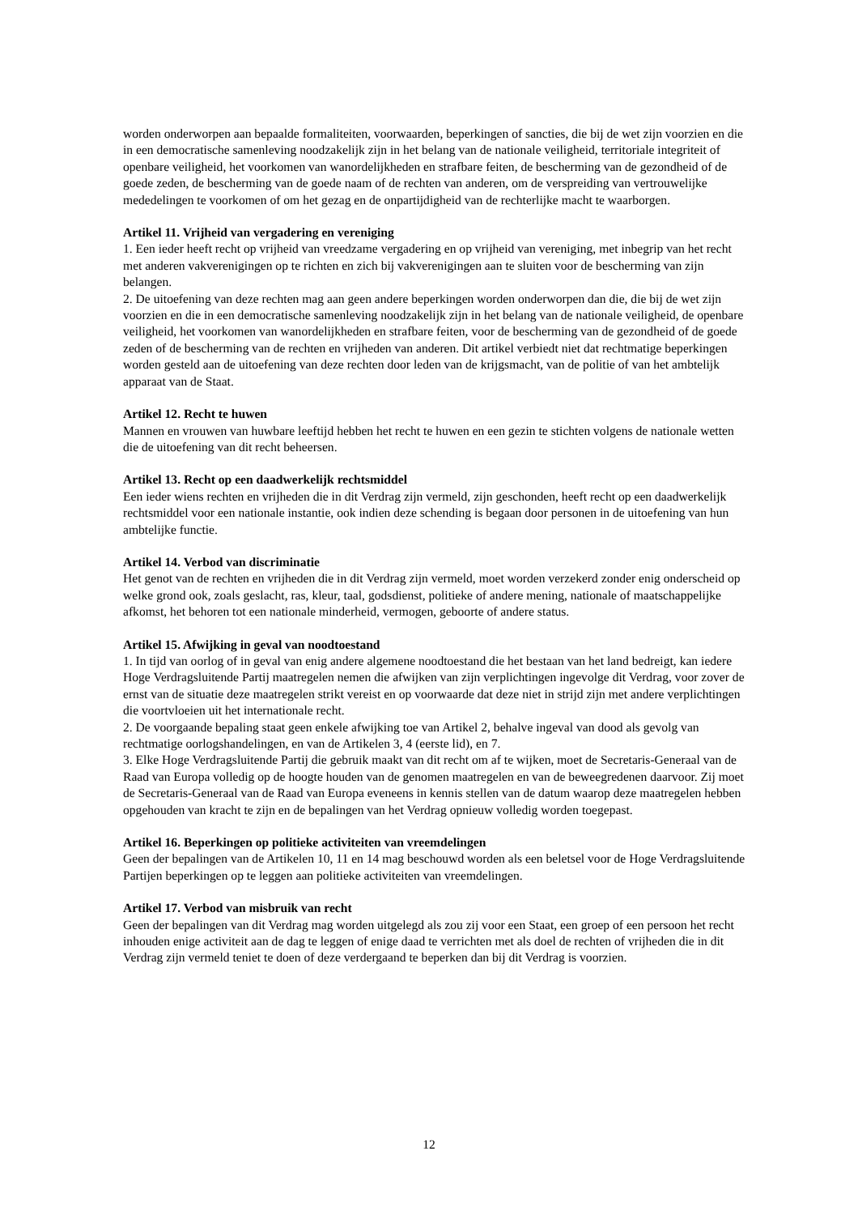worden onderworpen aan bepaalde formaliteiten, voorwaarden, beperkingen of sancties, die bij de wet zijn voorzien en die in een democratische samenleving noodzakelijk zijn in het belang van de nationale veiligheid, territoriale integriteit of openbare veiligheid, het voorkomen van wanordelijkheden en strafbare feiten, de bescherming van de gezondheid of de goede zeden, de bescherming van de goede naam of de rechten van anderen, om de verspreiding van vertrouwelijke mededelingen te voorkomen of om het gezag en de onpartijdigheid van de rechterlijke macht te waarborgen.
Artikel 11. Vrijheid van vergadering en vereniging
1. Een ieder heeft recht op vrijheid van vreedzame vergadering en op vrijheid van vereniging, met inbegrip van het recht met anderen vakverenigingen op te richten en zich bij vakverenigingen aan te sluiten voor de bescherming van zijn belangen.
2. De uitoefening van deze rechten mag aan geen andere beperkingen worden onderworpen dan die, die bij de wet zijn voorzien en die in een democratische samenleving noodzakelijk zijn in het belang van de nationale veiligheid, de openbare veiligheid, het voorkomen van wanordelijkheden en strafbare feiten, voor de bescherming van de gezondheid of de goede zeden of de bescherming van de rechten en vrijheden van anderen. Dit artikel verbiedt niet dat rechtmatige beperkingen worden gesteld aan de uitoefening van deze rechten door leden van de krijgsmacht, van de politie of van het ambtelijk apparaat van de Staat.
Artikel 12. Recht te huwen
Mannen en vrouwen van huwbare leeftijd hebben het recht te huwen en een gezin te stichten volgens de nationale wetten die de uitoefening van dit recht beheersen.
Artikel 13. Recht op een daadwerkelijk rechtsmiddel
Een ieder wiens rechten en vrijheden die in dit Verdrag zijn vermeld, zijn geschonden, heeft recht op een daadwerkelijk rechtsmiddel voor een nationale instantie, ook indien deze schending is begaan door personen in de uitoefening van hun ambtelijke functie.
Artikel 14. Verbod van discriminatie
Het genot van de rechten en vrijheden die in dit Verdrag zijn vermeld, moet worden verzekerd zonder enig onderscheid op welke grond ook, zoals geslacht, ras, kleur, taal, godsdienst, politieke of andere mening, nationale of maatschappelijke afkomst, het behoren tot een nationale minderheid, vermogen, geboorte of andere status.
Artikel 15. Afwijking in geval van noodtoestand
1. In tijd van oorlog of in geval van enig andere algemene noodtoestand die het bestaan van het land bedreigt, kan iedere Hoge Verdragsluitende Partij maatregelen nemen die afwijken van zijn verplichtingen ingevolge dit Verdrag, voor zover de ernst van de situatie deze maatregelen strikt vereist en op voorwaarde dat deze niet in strijd zijn met andere verplichtingen die voortvloeien uit het internationale recht.
2. De voorgaande bepaling staat geen enkele afwijking toe van Artikel 2, behalve ingeval van dood als gevolg van rechtmatige oorlogshandelingen, en van de Artikelen 3, 4 (eerste lid), en 7.
3. Elke Hoge Verdragsluitende Partij die gebruik maakt van dit recht om af te wijken, moet de Secretaris-Generaal van de Raad van Europa volledig op de hoogte houden van de genomen maatregelen en van de beweegredenen daarvoor. Zij moet de Secretaris-Generaal van de Raad van Europa eveneens in kennis stellen van de datum waarop deze maatregelen hebben opgehouden van kracht te zijn en de bepalingen van het Verdrag opnieuw volledig worden toegepast.
Artikel 16. Beperkingen op politieke activiteiten van vreemdelingen
Geen der bepalingen van de Artikelen 10, 11 en 14 mag beschouwd worden als een beletsel voor de Hoge Verdragsluitende Partijen beperkingen op te leggen aan politieke activiteiten van vreemdelingen.
Artikel 17. Verbod van misbruik van recht
Geen der bepalingen van dit Verdrag mag worden uitgelegd als zou zij voor een Staat, een groep of een persoon het recht inhouden enige activiteit aan de dag te leggen of enige daad te verrichten met als doel de rechten of vrijheden die in dit Verdrag zijn vermeld teniet te doen of deze verdergaand te beperken dan bij dit Verdrag is voorzien.
12